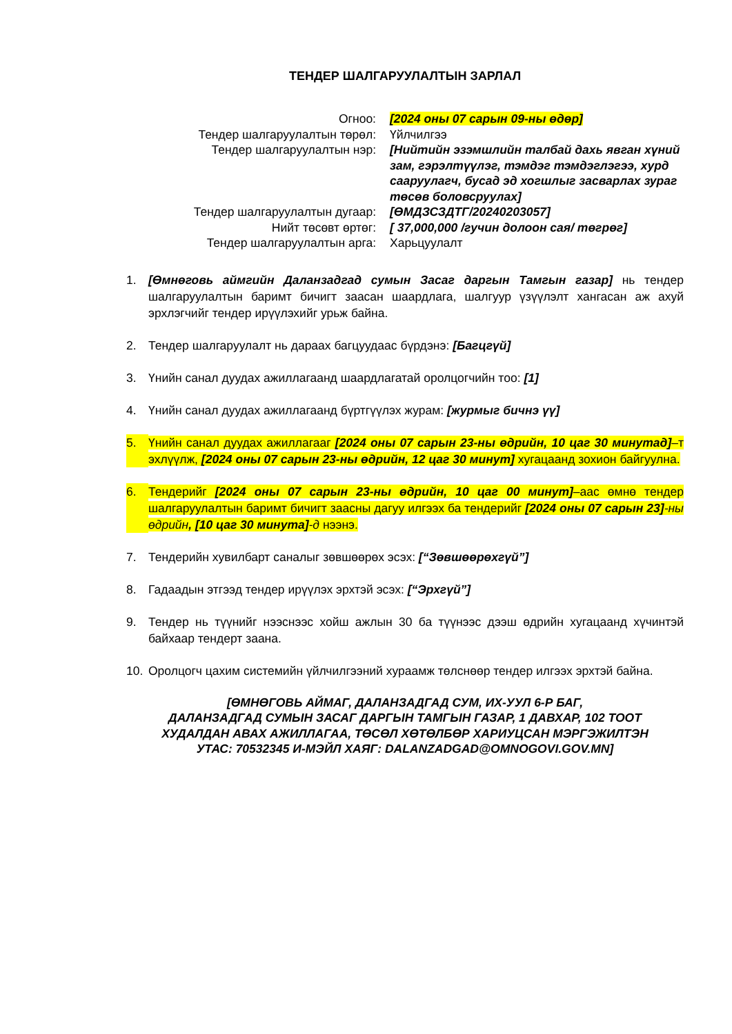ТЕНДЕР ШАЛГАРУУЛАЛТЫН ЗАРЛАЛ
Огноо: [2024 оны 07 сарын 09-ны өдөр]
Тендер шалгаруулалтын төрөл: Үйлчилгээ
Тендер шалгаруулалтын нэр: [Нийтийн эзэмшлийн талбай дахь явган хүний зам, гэрэлтүүлэг, тэмдэг тэмдэглэгээ, хурд сааруулагч, бусад эд хогшлыг засварлах зураг төсөв боловсруулах]
Тендер шалгаруулалтын дугаар: [ӨМДЗСЗДТГ/20240203057]
Нийт төсөвт өртөг: [ 37,000,000 /гучин долоон сая/ төгрөг]
Тендер шалгаруулалтын арга: Харьцуулалт
1. [Өмнөговь аймгийн Даланзадгад сумын Засаг даргын Тамгын газар] нь тендер шалгаруулалтын баримт бичигт заасан шаардлага, шалгуур үзүүлэлт хангасан аж ахуй эрхлэгчийг тендер ирүүлэхийг урьж байна.
2. Тендер шалгаруулалт нь дараах багцуудаас бүрдэнэ: [Багцгүй]
3. Үнийн санал дуудах ажиллагаанд шаардлагатай оролцогчийн тоо: [1]
4. Үнийн санал дуудах ажиллагаанд бүртгүүлэх журам: [журмыг бичнэ үү]
5. Үнийн санал дуудах ажиллагааг [2024 оны 07 сарын 23-ны өдрийн, 10 цаг 30 минутад]–т эхлүүлж, [2024 оны 07 сарын 23-ны өдрийн, 12 цаг 30 минут] хугацаанд зохион байгуулна.
6. Тендерийг [2024 оны 07 сарын 23-ны өдрийн, 10 цаг 00 минут]–аас өмнө тендер шалгаруулалтын баримт бичигт заасны дагуу илгээх ба тендерийг [2024 оны 07 сарын 23]-ны өдрийн, [10 цаг 30 минута]-д нээнэ.
7. Тендерийн хувилбарт саналыг зөвшөөрөх эсэх: [“Зөвшөөрөхгүй”]
8. Гадаадын этгээд тендер ирүүлэх эрхтэй эсэх: [“Эрхгүй”]
9. Тендер нь түүнийг нээснээс хойш ажлын 30 ба түүнээс дээш өдрийн хугацаанд хүчинтэй байхаар тендерт заана.
10. Оролцогч цахим системийн үйлчилгээний хураамж төлснөөр тендер илгээх эрхтэй байна.
[ӨМНӨГОВЬ АЙМАГ, ДАЛАНЗАДГАД СУМ, ИХ-УУЛ 6-Р БАГ,
ДАЛАНЗАДГАД СУМЫН ЗАСАГ ДАРГЫН ТАМГЫН ГАЗАР, 1 ДАВХАР, 102 ТООТ
ХУДАЛДАН АВАХ АЖИЛЛАГАА, ТӨСӨЛ ХӨТӨЛБӨР ХАРИУЦСАН МЭРГЭЖИЛТЭН
УТАС: 70532345 И-МЭЙЛ ХАЯГ: DALANZADGAD@OMNOGOVI.GOV.MN]